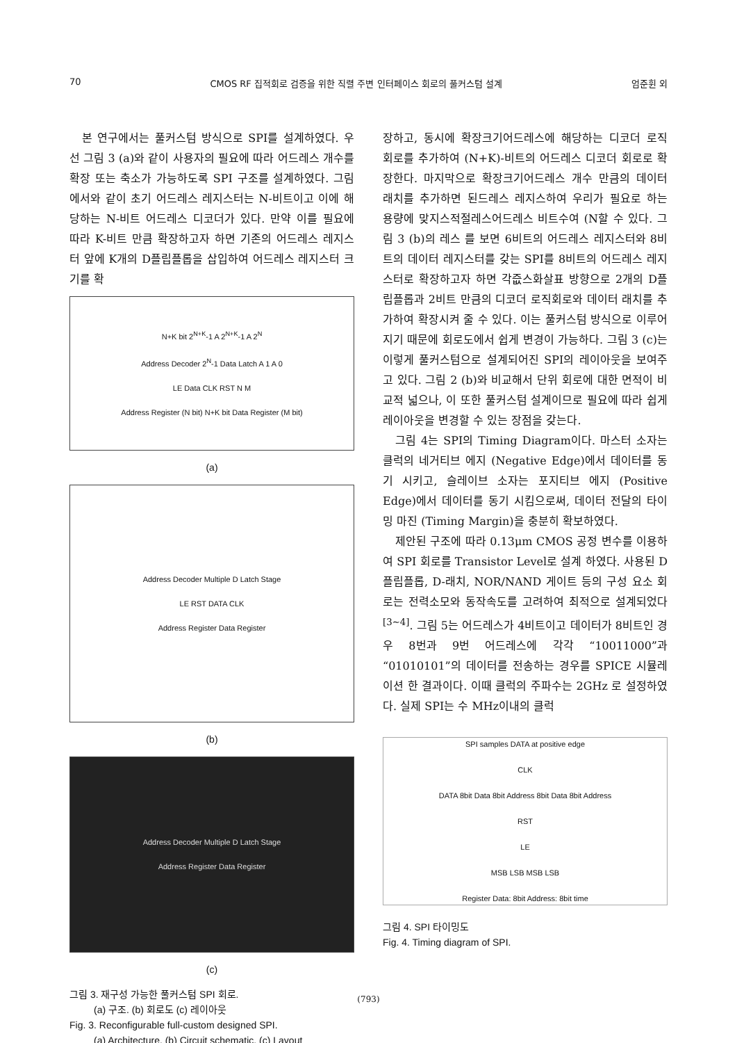70 CMOS RF 집적회로 검증을 위한 직렬 주변 인터페이스 회로의 풀커스텀 설계 엄준휜 외
본 연구에서는 풀커스텀 방식으로 SPI를 설계하였다. 우선 그림 3 (a)와 같이 사용자의 필요에 따라 어드레스 개수를 확장 또는 축소가 가능하도록 SPI 구조를 설계하였다. 그림에서와 같이 초기 어드레스 레지스터는 N-비트이고 이에 해당하는 N-비트 어드레스 디코더가 있다. 만약 이를 필요에 따라 K-비트 만큼 확장하고자 하면 기존의 어드레스 레지스터 앞에 K개의 D플립플롭을 삽입하여 어드레스 레지스터 크기를 확
N+K bit 2<sup>N+K</sup>-1 A 2<sup>N+K</sup>-1 A 2<sup>N</sup>
Address Decoder 2<sup>N</sup>-1 Data Latch A 1 A 0
LE Data CLK RST N M
Address Register (N bit) N+K bit Data Register (M bit)
(a)
Address Decoder Multiple D Latch Stage
LE RST DATA CLK
Address Register Data Register
(b)
Address Decoder Multiple D Latch Stage
Address Register Data Register
(c)
그림 3. 재구성 가능한 풀커스텀 SPI 회로.
(a) 구조. (b) 회로도 (c) 레이아웃
Fig. 3. Reconfigurable full-custom designed SPI.
(a) Architecture. (b) Circuit schematic. (c) Layout
장하고, 동시에 확장크기어드레스에 해당하는 디코더 로직 회로를 추가하여 (N+K)-비트의 어드레스 디코더 회로로 확장한다. 마지막으로 확장크기어드레스 개수 만큼의 데이터 래치를 추가하면 된드레스 레지스하여 우리가 필요로 하는 용량에 맞지스적절레스어드레스 비트수여 (N할 수 있다. 그림 3 (b)의 레스 를 보면 6비트의 어드레스 레지스터와 8비트의 데이터 레지스터를 갖는 SPI를 8비트의 어드레스 레지스터로 확장하고자 하면 각즚스화살표 방향으로 2개의 D플립플롭과 2비트 만큼의 디코더 로직회로와 데이터 래치를 추가하여 확장시켜 줄 수 있다. 이는 풀커스텀 방식으로 이루어지기 때문에 회로도에서 쉽게 변경이 가능하다. 그림 3 (c)는 이렇게 풀커스텀으로 설계되어진 SPI의 레이아웃을 보여주고 있다. 그림 2 (b)와 비교해서 단위 회로에 대한 면적이 비교적 넓으나, 이 또한 풀커스텀 설계이므로 필요에 따라 쉽게 레이아웃을 변경할 수 있는 장점을 갖는다.
그림 4는 SPI의 Timing Diagram이다. 마스터 소자는 클럭의 네거티브 에지 (Negative Edge)에서 데이터를 동기 시키고, 슬레이브 소자는 포지티브 에지 (Positive Edge)에서 데이터를 동기 시킴으로써, 데이터 전달의 타이밍 마진 (Timing Margin)을 충분히 확보하였다.
제안된 구조에 따라 0.13μm CMOS 공정 변수를 이용하여 SPI 회로를 Transistor Level로 설계 하였다. 사용된 D플립플롭, D-래치, NOR/NAND 게이트 등의 구성 요소 회로는 전력소모와 동작속도를 고려하여 최적으로 설계되었다<sup>[3~4]</sup>. 그림 5는 어드레스가 4비트이고 데이터가 8비트인 경우 8번과 9번 어드레스에 각각 “10011000”과 “01010101”의 데이터를 전송하는 경우를 SPICE 시뮬레이션 한 결과이다. 이때 클럭의 주파수는 2GHz 로 설정하였다. 실제 SPI는 수 MHz이내의 클럭
SPI samples DATA at positive edge
CLK
DATA 8bit Data 8bit Address 8bit Data 8bit Address
RST
LE
MSB LSB MSB LSB
Register Data: 8bit Address: 8bit time
그림 4. SPI 타이밍도
Fig. 4. Timing diagram of SPI.
(793)